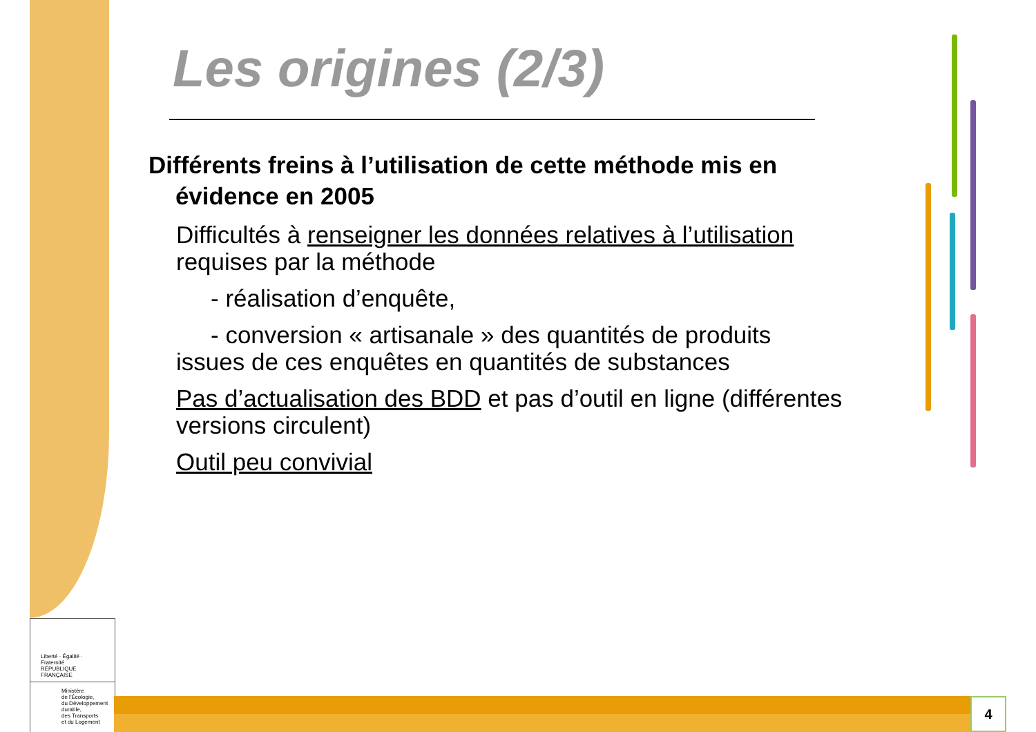Les origines (2/3)
Différents freins à l’utilisation de cette méthode mis en
évidence en 2005
Difficultés à renseigner les données relatives à l’utilisation
requises par la méthode
- réalisation d’enquête,
- conversion « artisanale » des quantités de produits
issues de ces enquêtes en quantités de substances
Pas d’actualisation des BDD et pas d’outil en ligne (différentes
versions circulent)
Outil peu convivial
Liberté · Égalité · Fraternité
RÉPUBLIQUE FRANÇAISE
Ministère
de l'Écologie,
du Développement
durable,
des Transports
et du Logement
4